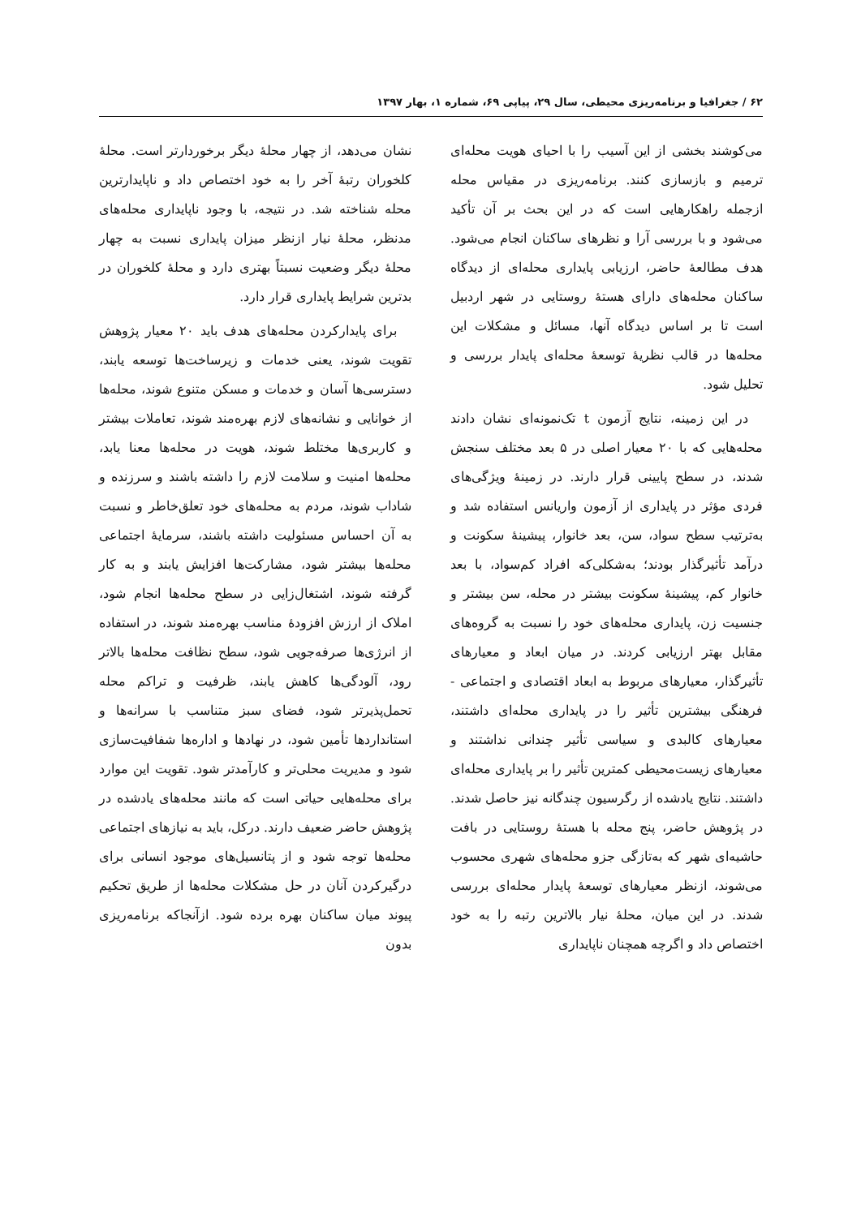۶۲ / جغرافیا و برنامه‌ریزی محیطی، سال ۲۹، پیاپی ۶۹، شماره ۱، بهار ۱۳۹۷
می‌کوشند بخشی از این آسیب را با احیای هویت محله‌ای ترمیم و بازسازی کنند. برنامه‌ریزی در مقیاس محله ازجمله راهکارهایی است که در این بحث بر آن تأکید می‌شود و با بررسی آرا و نظرهای ساکنان انجام می‌شود. هدف مطالعهٔ حاضر، ارزیابی پایداری محله‌ای از دیدگاه ساکنان محله‌های دارای هستهٔ روستایی در شهر اردبیل است تا بر اساس دیدگاه آنها، مسائل و مشکلات این محله‌ها در قالب نظریهٔ توسعهٔ محله‌ای پایدار بررسی و تحلیل شود.
در این زمینه، نتایج آزمون t تک‌نمونه‌ای نشان دادند محله‌هایی که با ۲۰ معیار اصلی در ۵ بعد مختلف سنجش شدند، در سطح پایینی قرار دارند. در زمینهٔ ویژگی‌های فردی مؤثر در پایداری از آزمون واریانس استفاده شد و به‌ترتیب سطح سواد، سن، بعد خانوار، پیشینهٔ سکونت و درآمد تأثیرگذار بودند؛ به‌شکلی‌که افراد کم‌سواد، با بعد خانوار کم، پیشینهٔ سکونت بیشتر در محله، سن بیشتر و جنسیت زن، پایداری محله‌های خود را نسبت به گروه‌های مقابل بهتر ارزیابی کردند. در میان ابعاد و معیارهای تأثیرگذار، معیارهای مربوط به ابعاد اقتصادی و اجتماعی - فرهنگی بیشترین تأثیر را در پایداری محله‌ای داشتند، معیارهای کالبدی و سیاسی تأثیر چندانی نداشتند و معیارهای زیست‌محیطی کمترین تأثیر را بر پایداری محله‌ای داشتند. نتایج یادشده از رگرسیون چندگانه نیز حاصل شدند. در پژوهش حاضر، پنج محله با هستهٔ روستایی در بافت حاشیه‌ای شهر که به‌تازگی جزو محله‌های شهری محسوب می‌شوند، ازنظر معیارهای توسعهٔ پایدار محله‌ای بررسی شدند. در این میان، محلهٔ نیار بالاترین رتبه را به خود اختصاص داد و اگرچه همچنان ناپایداری
نشان می‌دهد، از چهار محلهٔ دیگر برخوردارتر است. محلهٔ کلخوران رتبهٔ آخر را به خود اختصاص داد و ناپایدارترین محله شناخته شد. در نتیجه، با وجود ناپایداری محله‌های مدنظر، محلهٔ نیار ازنظر میزان پایداری نسبت به چهار محلهٔ دیگر وضعیت نسبتاً بهتری دارد و محلهٔ کلخوران در بدترین شرایط پایداری قرار دارد.
برای پایدارکردن محله‌های هدف باید ۲۰ معیار پژوهش تقویت شوند، یعنی خدمات و زیرساخت‌ها توسعه یابند، دسترسی‌ها آسان و خدمات و مسکن متنوع شوند، محله‌ها از خوانایی و نشانه‌های لازم بهره‌مند شوند، تعاملات بیشتر و کاربری‌ها مختلط شوند، هویت در محله‌ها معنا یابد، محله‌ها امنیت و سلامت لازم را داشته باشند و سرزنده و شاداب شوند، مردم به محله‌های خود تعلق‌خاطر و نسبت به آن احساس مسئولیت داشته باشند، سرمایهٔ اجتماعی محله‌ها بیشتر شود، مشارکت‌ها افزایش یابند و به کار گرفته شوند، اشتغال‌زایی در سطح محله‌ها انجام شود، املاک از ارزش افزودهٔ مناسب بهره‌مند شوند، در استفاده از انرژی‌ها صرفه‌جویی شود، سطح نظافت محله‌ها بالاتر رود، آلودگی‌ها کاهش یابند، ظرفیت و تراکم محله تحمل‌پذیرتر شود، فضای سبز متناسب با سرانه‌ها و استانداردها تأمین شود، در نهادها و اداره‌ها شفافیت‌سازی شود و مدیریت محلی‌تر و کارآمدتر شود. تقویت این موارد برای محله‌هایی حیاتی است که مانند محله‌های یادشده در پژوهش حاضر ضعیف دارند. درکل، باید به نیازهای اجتماعی محله‌ها توجه شود و از پتانسیل‌های موجود انسانی برای درگیرکردن آنان در حل مشکلات محله‌ها از طریق تحکیم پیوند میان ساکنان بهره برده شود. ازآنجاکه برنامه‌ریزی بدون